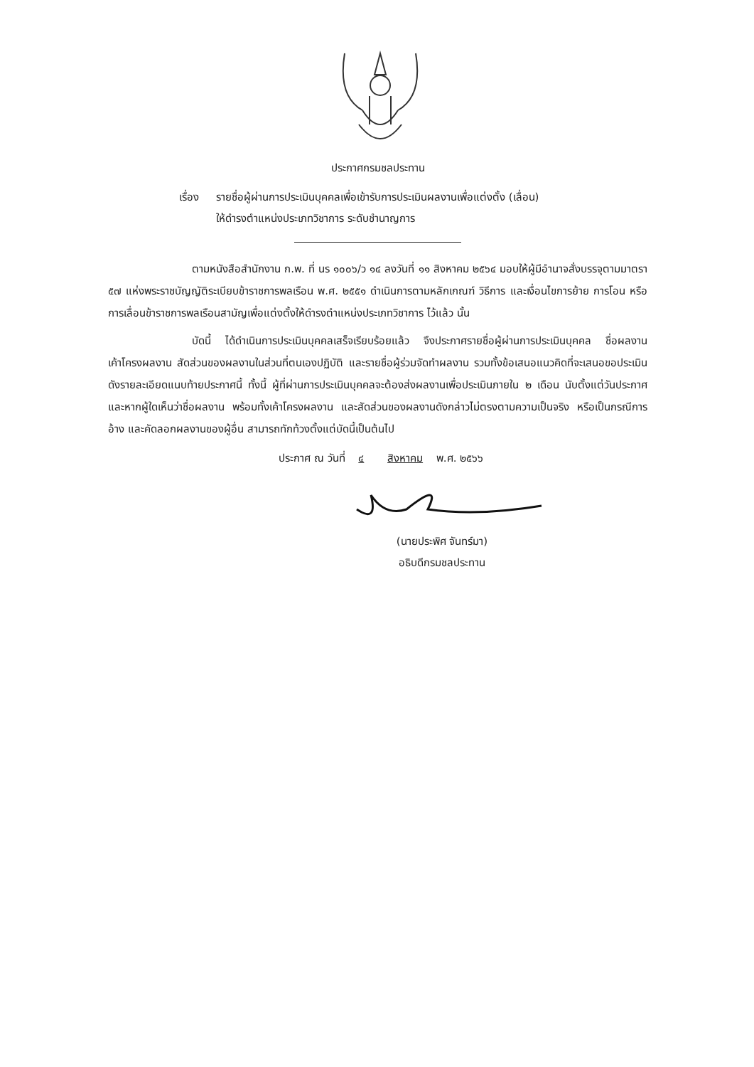ประกาศกรมชลประทาน
เรื่อง
รายชื่อผู้ผ่านการประเมินบุคคลเพื่อเข้ารับการประเมินผลงานเพื่อแต่งตั้ง (เลื่อน)
ให้ดำรงตำแหน่งประเภทวิชาการ ระดับชำนาญการ
ตามหนังสือสำนักงาน ก.พ. ที่ นร ๑๐๐๖/ว ๑๔ ลงวันที่ ๑๑ สิงหาคม ๒๕๖๔ มอบให้ผู้มีอำนาจสั่งบรรจุตามมาตรา ๕๗ แห่งพระราชบัญญัติระเบียบข้าราชการพลเรือน พ.ศ. ๒๕๕๑ ดำเนินการตามหลักเกณฑ์ วิธีการ และเงื่อนไขการย้าย การโอน หรือการเลื่อนข้าราชการพลเรือนสามัญเพื่อแต่งตั้งให้ดำรงตำแหน่งประเภทวิชาการ ไว้แล้ว นั้น
บัดนี้ ได้ดำเนินการประเมินบุคคลเสร็จเรียบร้อยแล้ว จึงประกาศรายชื่อผู้ผ่านการประเมินบุคคล ชื่อผลงาน เค้าโครงผลงาน สัดส่วนของผลงานในส่วนที่ตนเองปฏิบัติ และรายชื่อผู้ร่วมจัดทำผลงาน รวมทั้งข้อเสนอแนวคิดที่จะเสนอขอประเมิน ดังรายละเอียดแนบท้ายประกาศนี้ ทั้งนี้ ผู้ที่ผ่านการประเมินบุคคลจะต้องส่งผลงานเพื่อประเมินภายใน ๒ เดือน นับตั้งแต่วันประกาศ และหากผู้ใดเห็นว่าชื่อผลงาน พร้อมทั้งเค้าโครงผลงาน และสัดส่วนของผลงานดังกล่าวไม่ตรงตามความเป็นจริง หรือเป็นกรณีการอ้าง และคัดลอกผลงานของผู้อื่น สามารถทักท้วงตั้งแต่บัดนี้เป็นต้นไป
ประกาศ ณ วันที่ ๔ สิงหาคม พ.ศ. ๒๕๖๖
(นายประพิศ จันทร์มา)
อธิบดีกรมชลประทาน